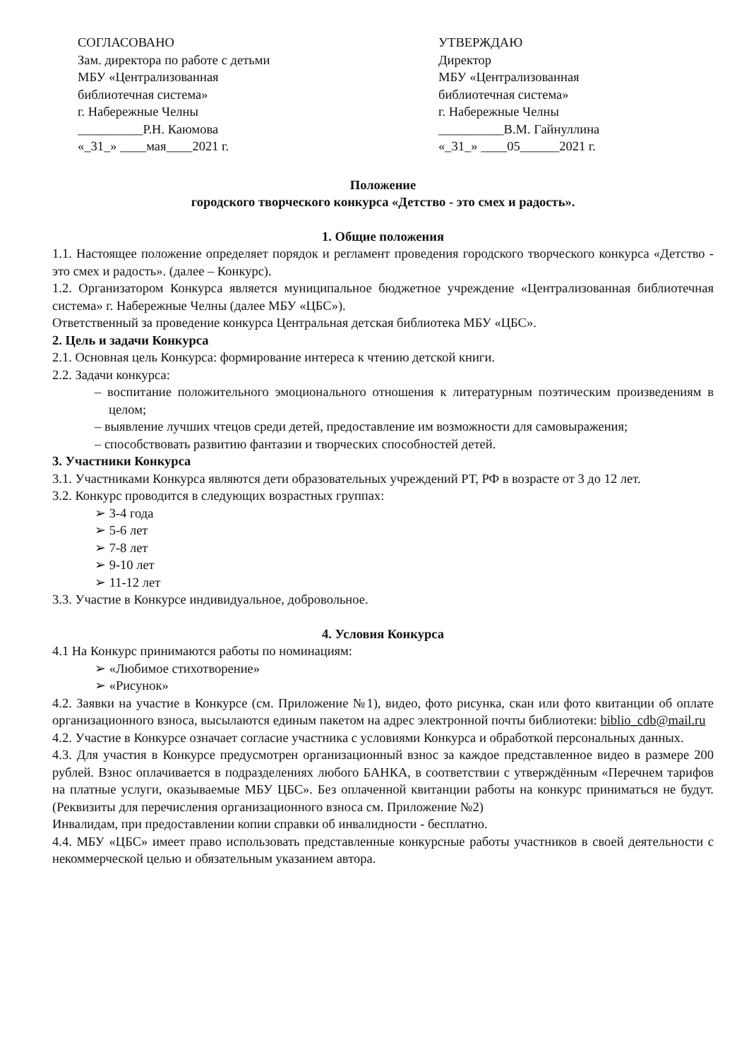СОГЛАСОВАНО
Зам. директора по работе с детьми
МБУ «Централизованная
библиотечная система»
г. Набережные Челны
__________Р.Н. Каюмова
«_31_» ____мая____2021 г.
УТВЕРЖДАЮ
Директор
МБУ «Централизованная
библиотечная система»
г. Набережные Челны
__________В.М. Гайнуллина
«_31_» ____05______2021 г.
Положение
городского творческого конкурса «Детство - это смех и радость».
1. Общие положения
1.1. Настоящее положение определяет порядок и регламент проведения городского творческого конкурса «Детство - это смех и радость». (далее – Конкурс).
1.2. Организатором Конкурса является муниципальное бюджетное учреждение «Централизованная библиотечная система» г. Набережные Челны (далее МБУ «ЦБС»).
Ответственный за проведение конкурса Центральная детская библиотека МБУ «ЦБС».
2. Цель и задачи Конкурса
2.1. Основная цель Конкурса: формирование интереса к чтению детской книги.
2.2. Задачи конкурса:
– воспитание положительного эмоционального отношения к литературным поэтическим произведениям в целом;
– выявление лучших чтецов среди детей, предоставление им возможности для самовыражения;
– способствовать развитию фантазии и творческих способностей детей.
3. Участники Конкурса
3.1. Участниками Конкурса являются дети образовательных учреждений РТ, РФ в возрасте от 3 до 12 лет.
3.2. Конкурс проводится в следующих возрастных группах:
➢ 3-4 года
➢ 5-6 лет
➢ 7-8 лет
➢ 9-10 лет
➢ 11-12 лет
3.3. Участие в Конкурсе индивидуальное, добровольное.
4. Условия Конкурса
4.1 На Конкурс принимаются работы по номинациям:
➢ «Любимое стихотворение»
➢ «Рисунок»
4.2. Заявки на участие в Конкурсе (см. Приложение №1), видео, фото рисунка, скан или фото квитанции об оплате организационного взноса, высылаются единым пакетом на адрес электронной почты библиотеки: biblio_cdb@mail.ru
4.2. Участие в Конкурсе означает согласие участника с условиями Конкурса и обработкой персональных данных.
4.3. Для участия в Конкурсе предусмотрен организационный взнос за каждое представленное видео в размере 200 рублей. Взнос оплачивается в подразделениях любого БАНКА, в соответствии с утверждённым «Перечнем тарифов на платные услуги, оказываемые МБУ ЦБС». Без оплаченной квитанции работы на конкурс приниматься не будут. (Реквизиты для перечисления организационного взноса см. Приложение №2)
Инвалидам, при предоставлении копии справки об инвалидности - бесплатно.
4.4. МБУ «ЦБС» имеет право использовать представленные конкурсные работы участников в своей деятельности с некоммерческой целью и обязательным указанием автора.